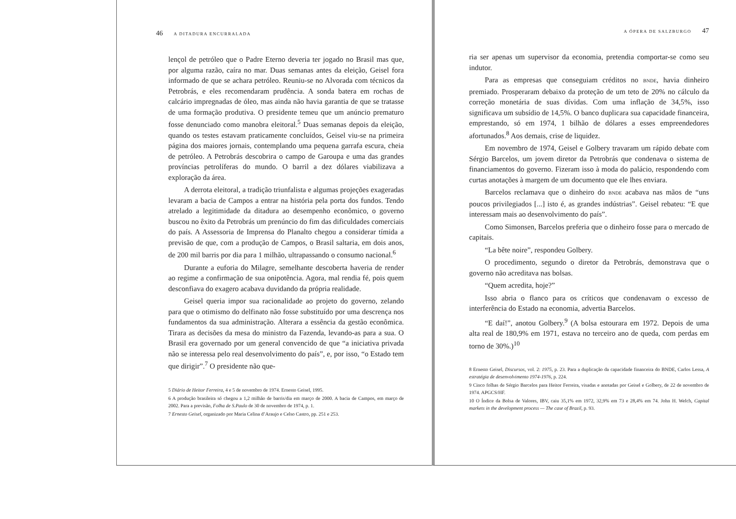46 A DITADURA ENCURRALADA
lençol de petróleo que o Padre Eterno deveria ter jogado no Brasil mas que, por alguma razão, caíra no mar. Duas semanas antes da eleição, Geisel fora informado de que se achara petróleo. Reuniu-se no Alvorada com técnicos da Petrobrás, e eles recomendaram prudência. A sonda batera em rochas de calcário impregnadas de óleo, mas ainda não havia garantia de que se tratasse de uma formação produtiva. O presidente temeu que um anúncio prematuro fosse denunciado como manobra eleitoral.<sup>5</sup> Duas semanas depois da eleição, quando os testes estavam praticamente concluídos, Geisel viu-se na primeira página dos maiores jornais, contemplando uma pequena garrafa escura, cheia de petróleo. A Petrobrás descobrira o campo de Garoupa e uma das grandes províncias petrolíferas do mundo. O barril a dez dólares viabilizava a exploração da área.
A derrota eleitoral, a tradição triunfalista e algumas projeções exageradas levaram a bacia de Campos a entrar na história pela porta dos fundos. Tendo atrelado a legitimidade da ditadura ao desempenho econômico, o governo buscou no êxito da Petrobrás um prenúncio do fim das dificuldades comerciais do país. A Assessoria de Imprensa do Planalto chegou a considerar tímida a previsão de que, com a produção de Campos, o Brasil saltaria, em dois anos, de 200 mil barris por dia para 1 milhão, ultrapassando o consumo nacional.<sup>6</sup>
Durante a euforia do Milagre, semelhante descoberta haveria de render ao regime a confirmação de sua onipotência. Agora, mal rendia fé, pois quem desconfiava do exagero acabava duvidando da própria realidade.
Geisel queria impor sua racionalidade ao projeto do governo, zelando para que o otimismo do delfinato não fosse substituído por uma descrença nos fundamentos da sua administração. Alterara a essência da gestão econômica. Tirara as decisões da mesa do ministro da Fazenda, levando-as para a sua. O Brasil era governado por um general convencido de que “a iniciativa privada não se interessa pelo real desenvolvimento do país”, e, por isso, “o Estado tem que dirigir”.<sup>7</sup> O presidente não que-
5 Diário de Heitor Ferreira, 4 e 5 de novembro de 1974. Ernesto Geisel, 1995.
6 A produção brasileira só chegou a 1,2 milhão de barris/dia em março de 2000. A bacia de Campos, em março de 2002. Para a previsão, Folha de S.Paulo de 30 de novembro de 1974, p. 1.
7 Ernesto Geisel, organizado por Maria Celina d’Araujo e Celso Castro, pp. 251 e 253.
A ÓPERA DE SALZBURGO 47
ria ser apenas um supervisor da economia, pretendia comportar-se como seu indutor.
Para as empresas que conseguiam créditos no BNDE, havia dinheiro premiado. Prosperaram debaixo da proteção de um teto de 20% no cálculo da correção monetária de suas dívidas. Com uma inflação de 34,5%, isso significava um subsídio de 14,5%. O banco duplicara sua capacidade financeira, emprestando, só em 1974, 1 bilhão de dólares a esses empreendedores afortunados.<sup>8</sup> Aos demais, crise de liquidez.
Em novembro de 1974, Geisel e Golbery travaram um rápido debate com Sérgio Barcelos, um jovem diretor da Petrobrás que condenava o sistema de financiamentos do governo. Fizeram isso à moda do palácio, respondendo com curtas anotações à margem de um documento que ele lhes enviara.
Barcelos reclamava que o dinheiro do BNDE acabava nas mãos de “uns poucos privilegiados [...] isto é, as grandes indústrias”. Geisel rebateu: “E que interessam mais ao desenvolvimento do país”.
Como Simonsen, Barcelos preferia que o dinheiro fosse para o mercado de capitais.
“La bête noire”, respondeu Golbery.
O procedimento, segundo o diretor da Petrobrás, demonstrava que o governo não acreditava nas bolsas.
“Quem acredita, hoje?”
Isso abria o flanco para os críticos que condenavam o excesso de interferência do Estado na economia, advertia Barcelos.
“E daí!”, anotou Golbery.<sup>9</sup> (A bolsa estourara em 1972. Depois de uma alta real de 180,9% em 1971, estava no terceiro ano de queda, com perdas em torno de 30%.)<sup>10</sup>
8 Ernesto Geisel, Discursos, vol. 2: 1975, p. 23. Para a duplicação da capacidade financeira do BNDE, Carlos Lessa, A estratégia de desenvolvimento 1974-1976, p. 224.
9 Cinco folhas de Sérgio Barcelos para Heitor Ferreira, visadas e anotadas por Geisel e Golbery, de 22 de novembro de 1974. APGCS/HF.
10 O Índice da Bolsa de Valores, IBV, caiu 35,1% em 1972, 32,9% em 73 e 28,4% em 74. John H. Welch, Capital markets in the development process — The case of Brazil, p. 93.